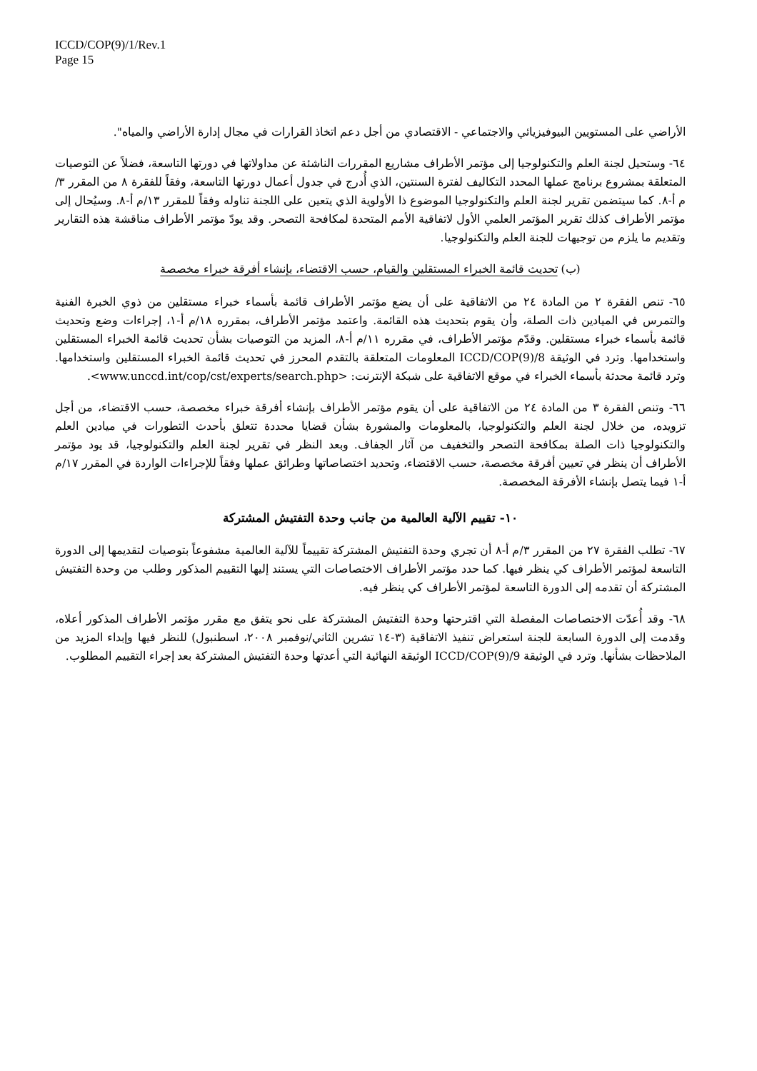ICCD/COP(9)/1/Rev.1
Page 15
الأراضي على المستويين البيوفيزيائي والاجتماعي - الاقتصادي من أجل دعم اتخاذ القرارات في مجال إدارة الأراضي والمياه".
٦٤- وستحيل لجنة العلم والتكنولوجيا إلى مؤتمر الأطراف مشاريع المقررات الناشئة عن مداولاتها في دورتها التاسعة، فضلاً عن التوصيات المتعلقة بمشروع برنامج عملها المحدد التكاليف لفترة السنتين، الذي أُدرج في جدول أعمال دورتها التاسعة، وفقاً للفقرة ٨ من المقرر ٣/م أ-٨. كما سيتضمن تقرير لجنة العلم والتكنولوجيا الموضوع ذا الأولوية الذي يتعين على اللجنة تناوله وفقاً للمقرر ١٣/م أ-٨. وسيُحال إلى مؤتمر الأطراف كذلك تقرير المؤتمر العلمي الأول لاتفاقية الأمم المتحدة لمكافحة التصحر. وقد يودّ مؤتمر الأطراف مناقشة هذه التقارير وتقديم ما يلزم من توجيهات للجنة العلم والتكنولوجيا.
(ب) تحديث قائمة الخبراء المستقلين والقيام، حسب الاقتضاء، بإنشاء أفرقة خبراء مخصصة
٦٥- تنص الفقرة ٢ من المادة ٢٤ من الاتفاقية على أن يضع مؤتمر الأطراف قائمة بأسماء خبراء مستقلين من ذوي الخبرة الفنية والتمرس في الميادين ذات الصلة، وأن يقوم بتحديث هذه القائمة. واعتمد مؤتمر الأطراف، بمقرره ١٨/م أ-١، إجراءات وضع وتحديث قائمة بأسماء خبراء مستقلين. وقدّم مؤتمر الأطراف، في مقرره ١١/م أ-٨، المزيد من التوصيات بشأن تحديث قائمة الخبراء المستقلين واستخدامها. وترد في الوثيقة ICCD/COP(9)/8 المعلومات المتعلقة بالتقدم المحرز في تحديث قائمة الخبراء المستقلين واستخدامها. وترد قائمة محدثة بأسماء الخبراء في موقع الاتفاقية على شبكة الإنترنت: <www.unccd.int/cop/cst/experts/search.php>.
٦٦- وتنص الفقرة ٣ من المادة ٢٤ من الاتفاقية على أن يقوم مؤتمر الأطراف بإنشاء أفرقة خبراء مخصصة، حسب الاقتضاء، من أجل تزويده، من خلال لجنة العلم والتكنولوجيا، بالمعلومات والمشورة بشأن قضايا محددة تتعلق بأحدث التطورات في ميادين العلم والتكنولوجيا ذات الصلة بمكافحة التصحر والتخفيف من آثار الجفاف. وبعد النظر في تقرير لجنة العلم والتكنولوجيا، قد يود مؤتمر الأطراف أن ينظر في تعيين أفرقة مخصصة، حسب الاقتضاء، وتحديد اختصاصاتها وطرائق عملها وفقاً للإجراءات الواردة في المقرر ١٧/م أ-١ فيما يتصل بإنشاء الأفرقة المخصصة.
١٠- تقييم الآلية العالمية من جانب وحدة التفتيش المشتركة
٦٧- تطلب الفقرة ٢٧ من المقرر ٣/م أ-٨ أن تجري وحدة التفتيش المشتركة تقييماً للآلية العالمية مشفوعاً بتوصيات لتقديمها إلى الدورة التاسعة لمؤتمر الأطراف كي ينظر فيها. كما حدد مؤتمر الأطراف الاختصاصات التي يستند إليها التقييم المذكور وطلب من وحدة التفتيش المشتركة أن تقدمه إلى الدورة التاسعة لمؤتمر الأطراف كي ينظر فيه.
٦٨- وقد أُعدّت الاختصاصات المفصلة التي اقترحتها وحدة التفتيش المشتركة على نحو يتفق مع مقرر مؤتمر الأطراف المذكور أعلاه، وقدمت إلى الدورة السابعة للجنة استعراض تنفيذ الاتفاقية (٣-١٤ تشرين الثاني/نوفمبر ٢٠٠٨، اسطنبول) للنظر فيها وإبداء المزيد من الملاحظات بشأنها. وترد في الوثيقة ICCD/COP(9)/9 الوثيقة النهائية التي أعدتها وحدة التفتيش المشتركة بعد إجراء التقييم المطلوب.